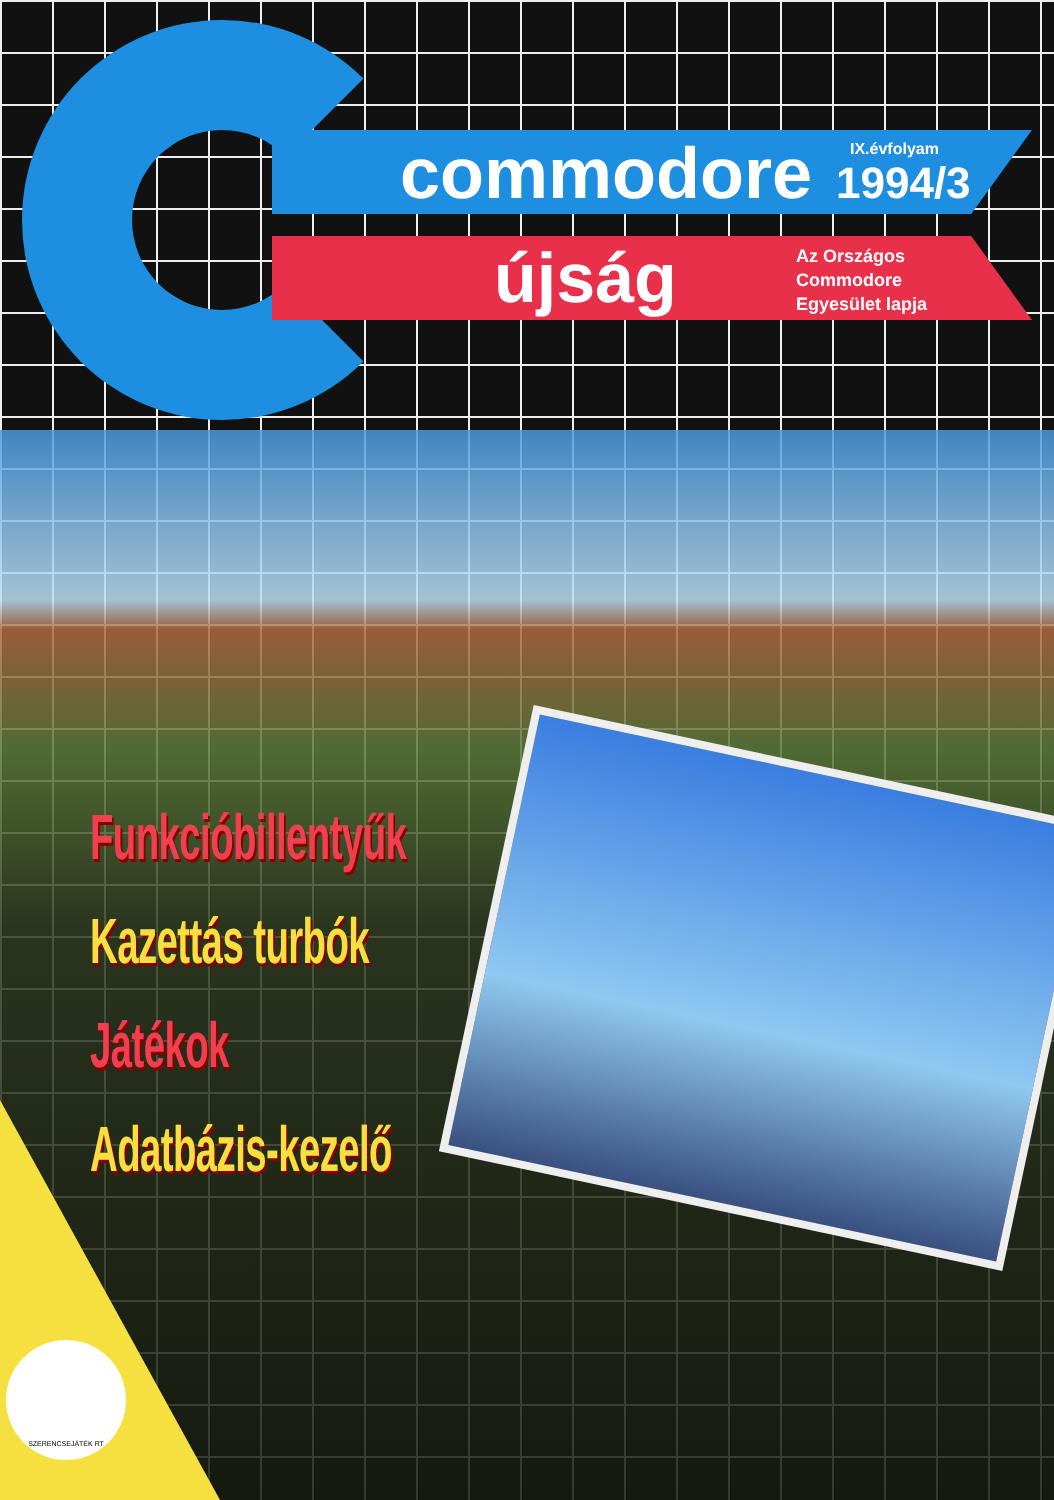commodore IX.évfolyam
1994/3
újság
Az Országos
Commodore
Egyesület lapja
Funkcióbillentyűk
Kazettás turbók
Játékok
Adatbázis-kezelő
SZERENCSEJÁTÉK RT